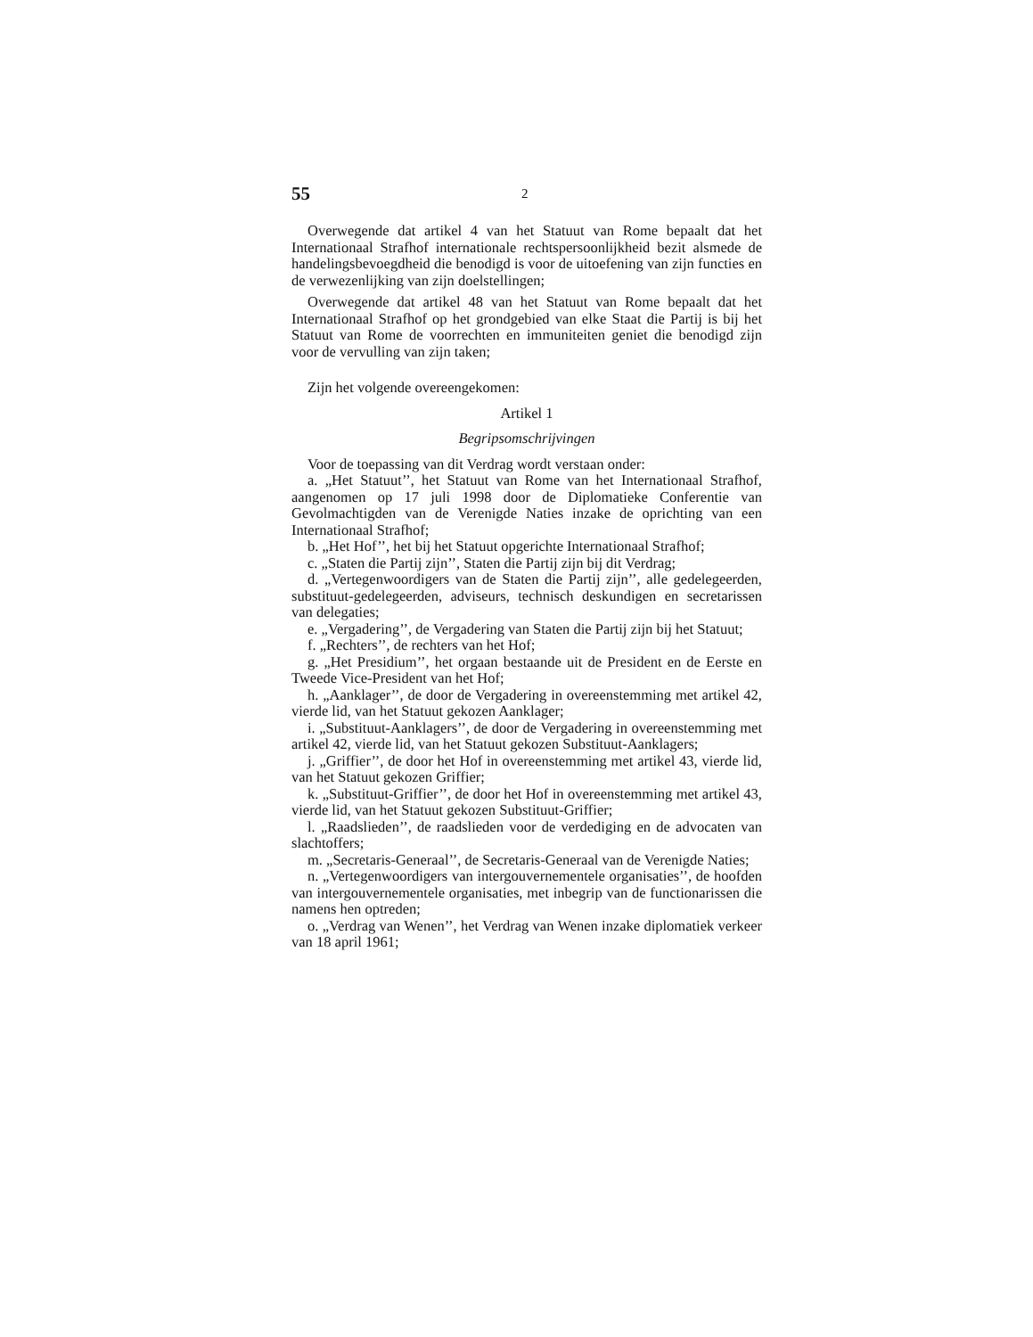55 2
Overwegende dat artikel 4 van het Statuut van Rome bepaalt dat het Internationaal Strafhof internationale rechtspersoonlijkheid bezit alsmede de handelingsbevoegdheid die benodigd is voor de uitoefening van zijn functies en de verwezenlijking van zijn doelstellingen;
Overwegende dat artikel 48 van het Statuut van Rome bepaalt dat het Internationaal Strafhof op het grondgebied van elke Staat die Partij is bij het Statuut van Rome de voorrechten en immuniteiten geniet die benodigd zijn voor de vervulling van zijn taken;
Zijn het volgende overeengekomen:
Artikel 1
Begripsomschrijvingen
Voor de toepassing van dit Verdrag wordt verstaan onder:
a. „Het Statuut’’, het Statuut van Rome van het Internationaal Strafhof, aangenomen op 17 juli 1998 door de Diplomatieke Conferentie van Gevolmachtigden van de Verenigde Naties inzake de oprichting van een Internationaal Strafhof;
b. „Het Hof’’, het bij het Statuut opgerichte Internationaal Strafhof;
c. „Staten die Partij zijn’’, Staten die Partij zijn bij dit Verdrag;
d. „Vertegenwoordigers van de Staten die Partij zijn’’, alle gedelegeerden, substituut-gedelegeerden, adviseurs, technisch deskundigen en secretarissen van delegaties;
e. „Vergadering’’, de Vergadering van Staten die Partij zijn bij het Statuut;
f. „Rechters’’, de rechters van het Hof;
g. „Het Presidium’’, het orgaan bestaande uit de President en de Eerste en Tweede Vice-President van het Hof;
h. „Aanklager’’, de door de Vergadering in overeenstemming met artikel 42, vierde lid, van het Statuut gekozen Aanklager;
i. „Substituut-Aanklagers’’, de door de Vergadering in overeenstemming met artikel 42, vierde lid, van het Statuut gekozen Substituut-Aanklagers;
j. „Griffier’’, de door het Hof in overeenstemming met artikel 43, vierde lid, van het Statuut gekozen Griffier;
k. „Substituut-Griffier’’, de door het Hof in overeenstemming met artikel 43, vierde lid, van het Statuut gekozen Substituut-Griffier;
l. „Raadslieden’’, de raadslieden voor de verdediging en de advocaten van slachtoffers;
m. „Secretaris-Generaal’’, de Secretaris-Generaal van de Verenigde Naties;
n. „Vertegenwoordigers van intergouvernementele organisaties’’, de hoofden van intergouvernementele organisaties, met inbegrip van de functionarissen die namens hen optreden;
o. „Verdrag van Wenen’’, het Verdrag van Wenen inzake diplomatiek verkeer van 18 april 1961;